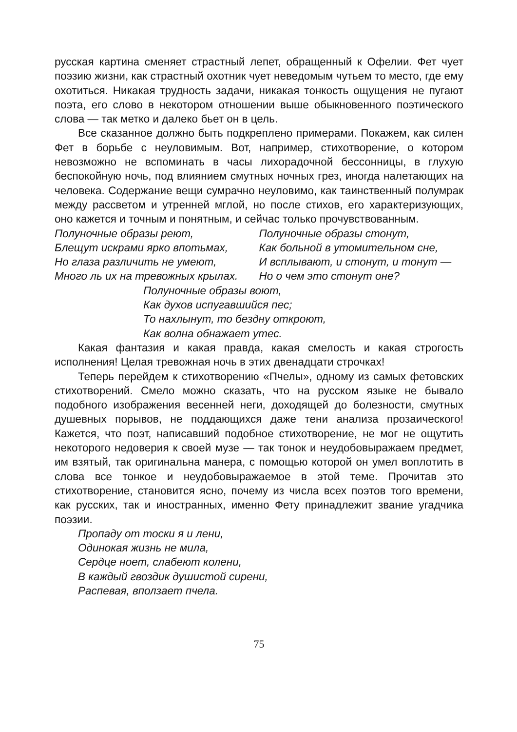русская картина сменяет страстный лепет, обращенный к Офелии. Фет чует поэзию жизни, как страстный охотник чует неведомым чутьем то место, где ему охотиться. Никакая трудность задачи, никакая тонкость ощущения не пугают поэта, его слово в некотором отношении выше обыкновенного поэтического слова — так метко и далеко бьет он в цель.
Все сказанное должно быть подкреплено примерами. Покажем, как силен Фет в борьбе с неуловимым. Вот, например, стихотворение, о котором невозможно не вспоминать в часы лихорадочной бессонницы, в глухую беспокойную ночь, под влиянием смутных ночных грез, иногда налетающих на человека. Содержание вещи сумрачно неуловимо, как таинственный полумрак между рассветом и утренней мглой, но после стихов, его характеризующих, оно кажется и точным и понятным, и сейчас только прочувствованным.
Полуночные образы реют,
Блещут искрами ярко впотьмах,
Но глаза различить не умеют,
Много ль их на тревожных крылах.
Полуночные образы стонут,
Как больной в утомительном сне,
И всплывают, и стонут, и тонут —
Но о чем это стонут оне?
Полуночные образы воют,
Как духов испугавшийся пес;
То нахлынут, то бездну откроют,
Как волна обнажает утес.
Какая фантазия и какая правда, какая смелость и какая строгость исполнения! Целая тревожная ночь в этих двенадцати строчках!
Теперь перейдем к стихотворению «Пчелы», одному из самых фетовских стихотворений. Смело можно сказать, что на русском языке не бывало подобного изображения весенней неги, доходящей до болезности, смутных душевных порывов, не поддающихся даже тени анализа прозаического! Кажется, что поэт, написавший подобное стихотворение, не мог не ощутить некоторого недоверия к своей музе — так тонок и неудобовыражаем предмет, им взятый, так оригинальна манера, с помощью которой он умел воплотить в слова все тонкое и неудобовыражаемое в этой теме. Прочитав это стихотворение, становится ясно, почему из числа всех поэтов того времени, как русских, так и иностранных, именно Фету принадлежит звание угадчика поэзии.
Пропаду от тоски я и лени,
Одинокая жизнь не мила,
Сердце ноет, слабеют колени,
В каждый гвоздик душистой сирени,
Распевая, вползает пчела.
75